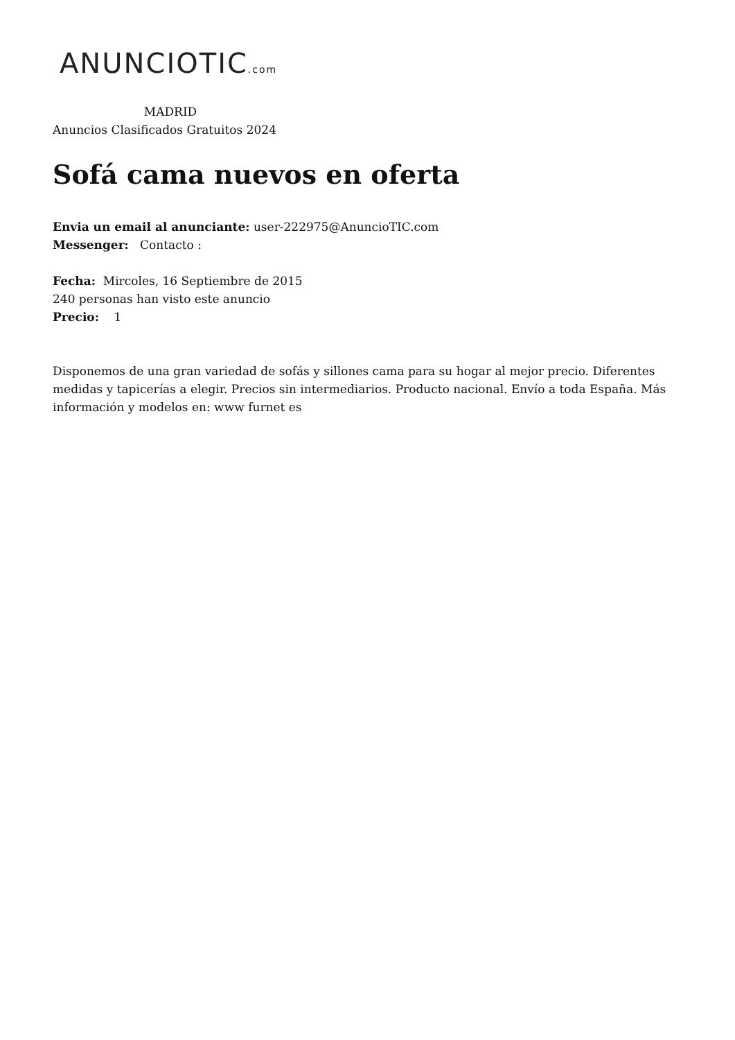ANUNCIOTIC.com
MADRID
Anuncios Clasificados Gratuitos 2024
Sofá cama nuevos en oferta
Envia un email al anunciante: user-222975@AnuncioTIC.com
Messenger: Contacto :
Fecha: Mircoles, 16 Septiembre de 2015
240 personas han visto este anuncio
Precio: 1
Disponemos de una gran variedad de sofás y sillones cama para su hogar al mejor precio. Diferentes medidas y tapicerías a elegir. Precios sin intermediarios. Producto nacional. Envío a toda España. Más información y modelos en: www furnet es